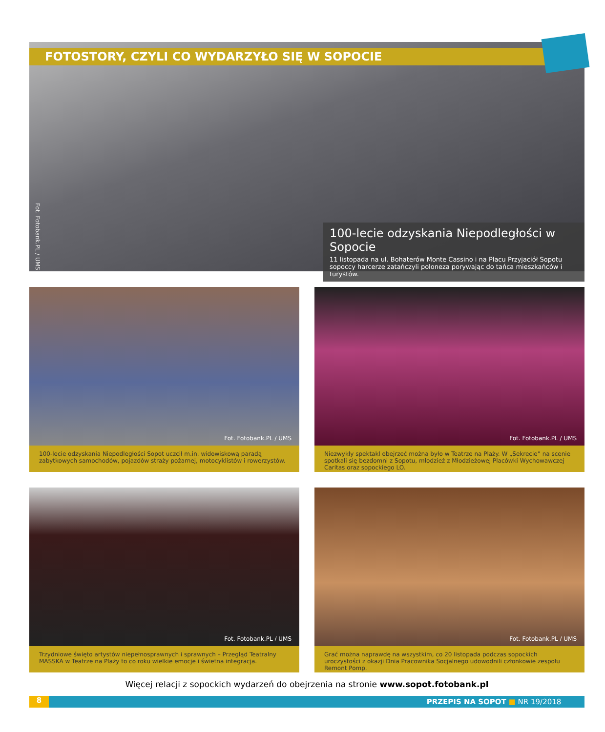FOTOSTORY, CZYLI CO WYDARZYŁO SIĘ W SOPOCIE
Fot. Fotobank.PL / UMS
100-lecie odzyskania Niepodległości w Sopocie
11 listopada na ul. Bohaterów Monte Cassino i na Placu Przyjaciół Sopotu sopoccy harcerze zatańczyli poloneza porywając do tańca mieszkańców i turystów.
Fot. Fotobank.PL / UMS
100-lecie odzyskania Niepodległości Sopot uczcił m.in. widowiskową paradą zabytkowych samochodów, pojazdów straży pożarnej, motocyklistów i rowerzystów.
Fot. Fotobank.PL / UMS
Niezwykły spektakl obejrzeć można było w Teatrze na Plaży. W „Sekrecie” na scenie spotkali się bezdomni z Sopotu, młodzież z Młodzieżowej Placówki Wychowawczej Caritas oraz sopockiego LO.
Fot. Fotobank.PL / UMS
Trzydniowe święto artystów niepełnosprawnych i sprawnych – Przegląd Teatralny MASSKA w Teatrze na Plaży to co roku wielkie emocje i świetna integracja.
Fot. Fotobank.PL / UMS
Grać można naprawdę na wszystkim, co 20 listopada podczas sopockich uroczystości z okazji Dnia Pracownika Socjalnego udowodnili członkowie zespołu Remont Pomp.
Więcej relacji z sopockich wydarzeń do obejrzenia na stronie www.sopot.fotobank.pl
8
PRZEPIS NA SOPOT ■ NR 19/2018